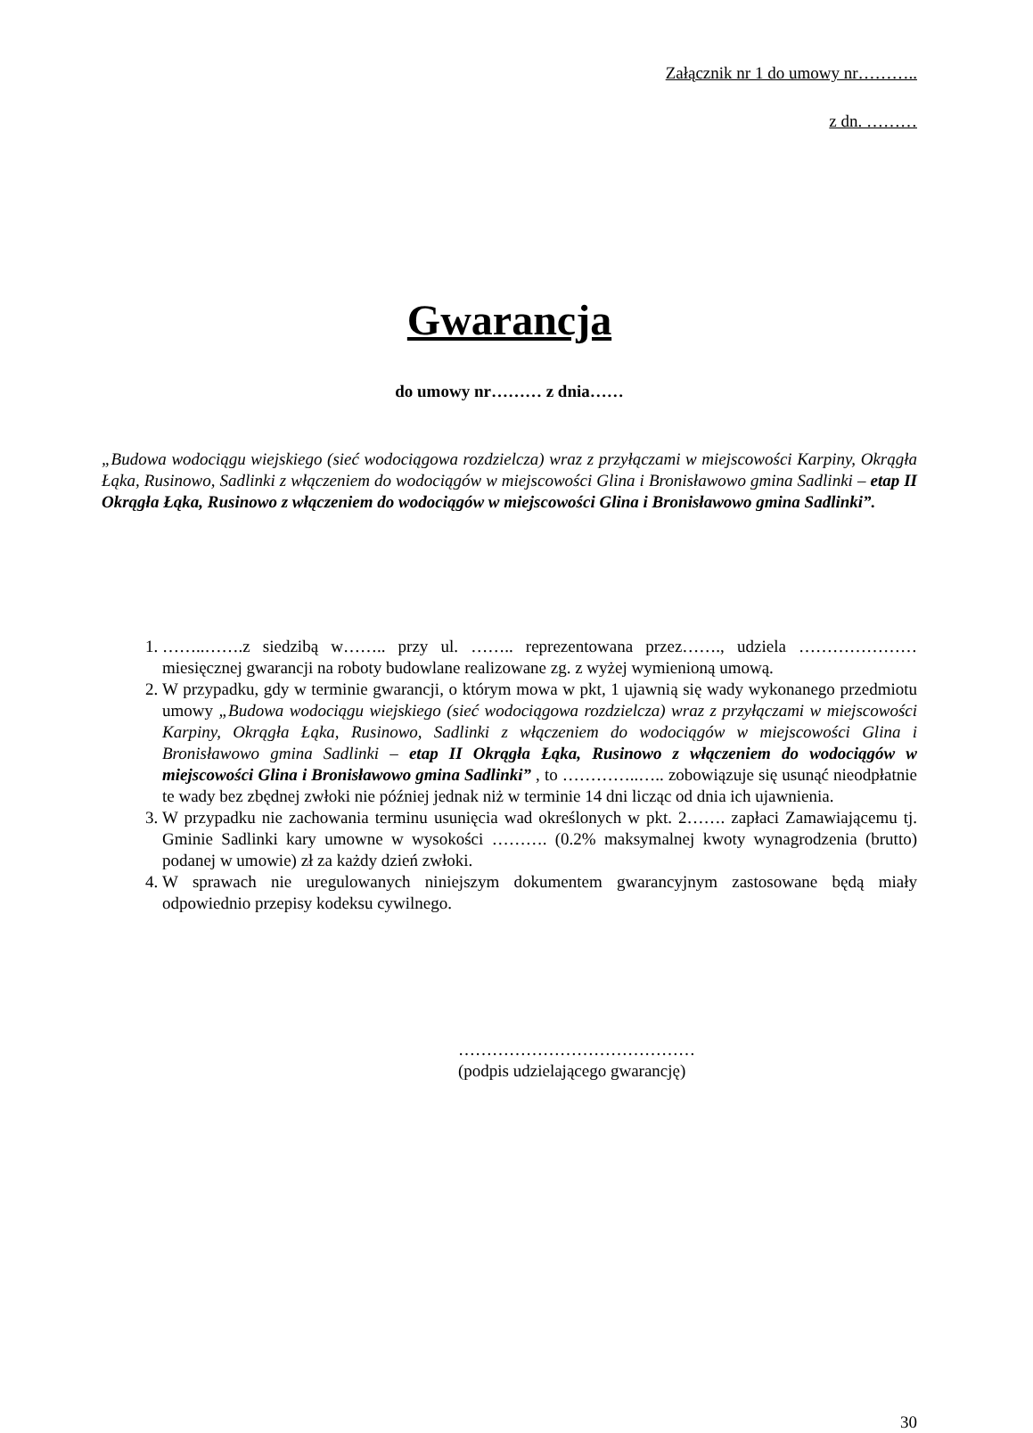Załącznik nr 1 do umowy nr………..
z dn. ………
Gwarancja
do umowy nr……… z dnia……
„Budowa wodociągu wiejskiego (sieć wodociągowa rozdzielcza) wraz z przyłączami w miejscowości Karpiny, Okrągła Łąka, Rusinowo, Sadlinki z włączeniem do wodociągów w miejscowości Glina i Bronisławowo gmina Sadlinki – etap II Okrągła Łąka, Rusinowo z włączeniem do wodociągów w miejscowości Glina i Bronisławowo gmina Sadlinki”.
1. ……..…….z siedzibą w…….. przy ul. …….. reprezentowana przez……., udziela ………………… miesięcznej gwarancji na roboty budowlane realizowane zg. z wyżej wymienioną umową.
2. W przypadku, gdy w terminie gwarancji, o którym mowa w pkt, 1 ujawnią się wady wykonanego przedmiotu umowy „Budowa wodociągu wiejskiego (sieć wodociągowa rozdzielcza) wraz z przyłączami w miejscowości Karpiny, Okrągła Łąka, Rusinowo, Sadlinki z włączeniem do wodociągów w miejscowości Glina i Bronisławowo gmina Sadlinki – etap II Okrągła Łąka, Rusinowo z włączeniem do wodociągów w miejscowości Glina i Bronisławowo gmina Sadlinki” , to …………..….. zobowiązuje się usunąć nieodpłatnie te wady bez zbędnej zwłoki nie później jednak niż w terminie 14 dni licząc od dnia ich ujawnienia.
3. W przypadku nie zachowania terminu usunięcia wad określonych w pkt. 2……. zapłaci Zamawiającemu tj. Gminie Sadlinki kary umowne w wysokości ………. (0.2% maksymalnej kwoty wynagrodzenia (brutto) podanej w umowie) zł za każdy dzień zwłoki.
4. W sprawach nie uregulowanych niniejszym dokumentem gwarancyjnym zastosowane będą miały odpowiednio przepisy kodeksu cywilnego.
……………………………………
(podpis udzielającego gwarancję)
30